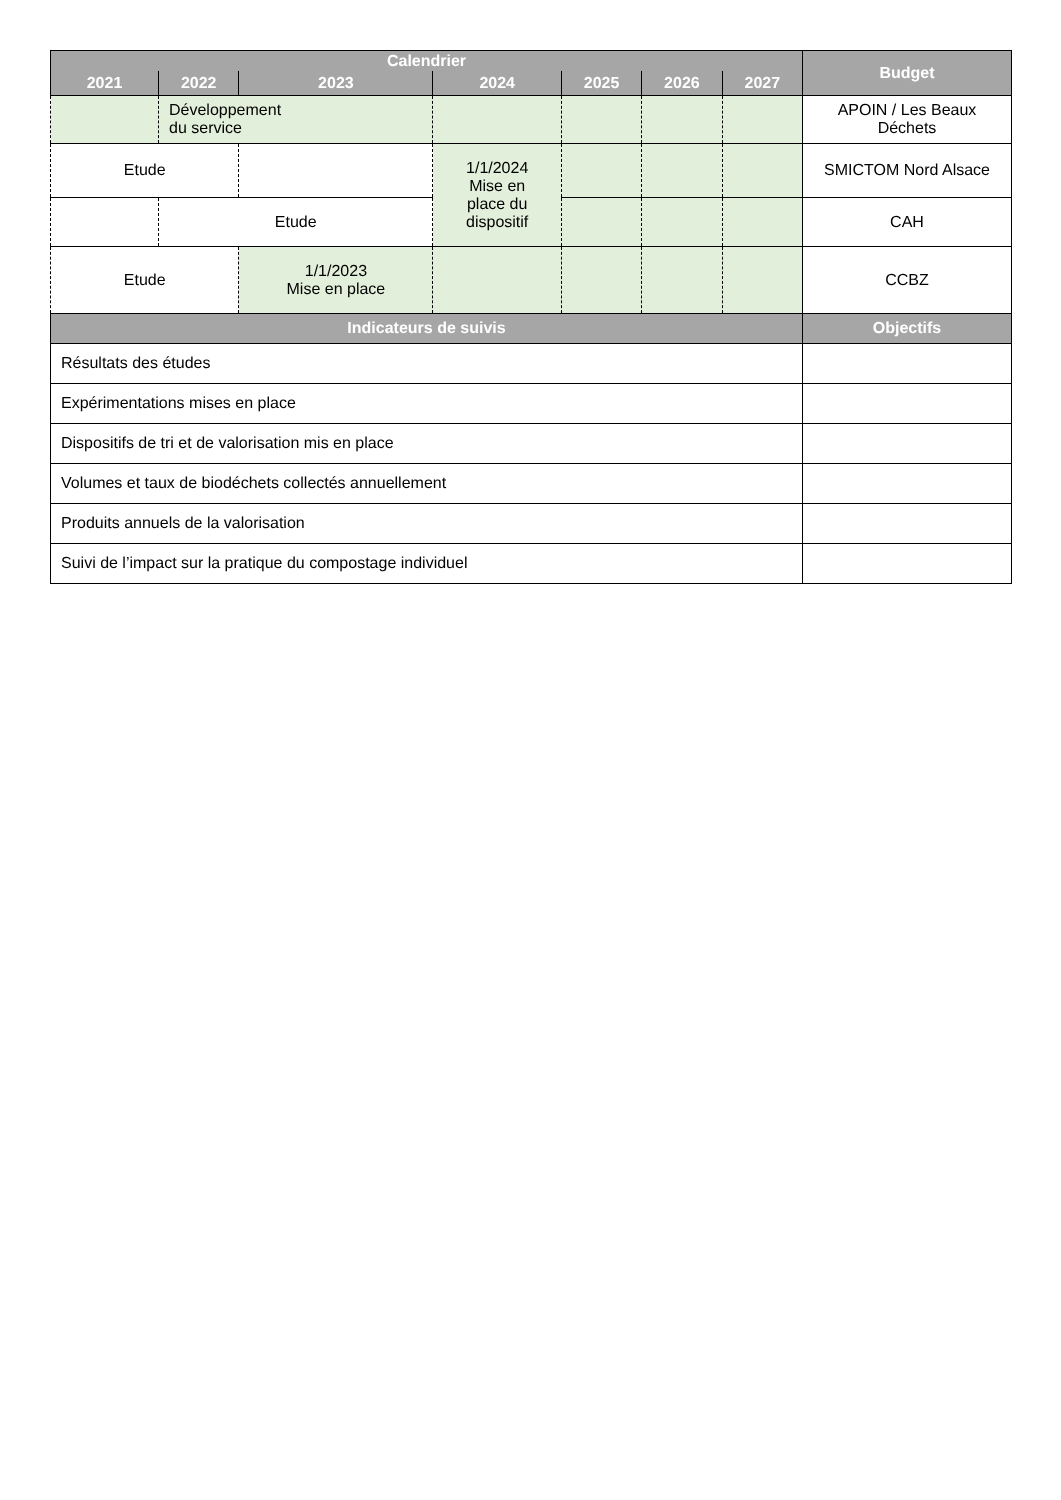| Calendrier | | | | | | | Budget |
| --- | --- | --- | --- | --- | --- | --- | --- |
| 2021 | 2022 | 2023 | 2024 | 2025 | 2026 | 2027 | |
| | Développement du service | | | | | | APOIN / Les Beaux Déchets |
| Etude | | | 1/1/2024 Mise en place du dispositif | | | | SMICTOM Nord Alsace |
| | Etude | | | | | | CAH |
| Etude | | 1/1/2023 Mise en place | | | | | CCBZ |
| Indicateurs de suivis | | | | | | | Objectifs |
| Résultats des études | | | | | | | |
| Expérimentations mises en place | | | | | | | |
| Dispositifs de tri et de valorisation mis en place | | | | | | | |
| Volumes et taux de biodéchets collectés annuellement | | | | | | | |
| Produits annuels de la valorisation | | | | | | | |
| Suivi de l’impact sur la pratique du compostage individuel | | | | | | | |